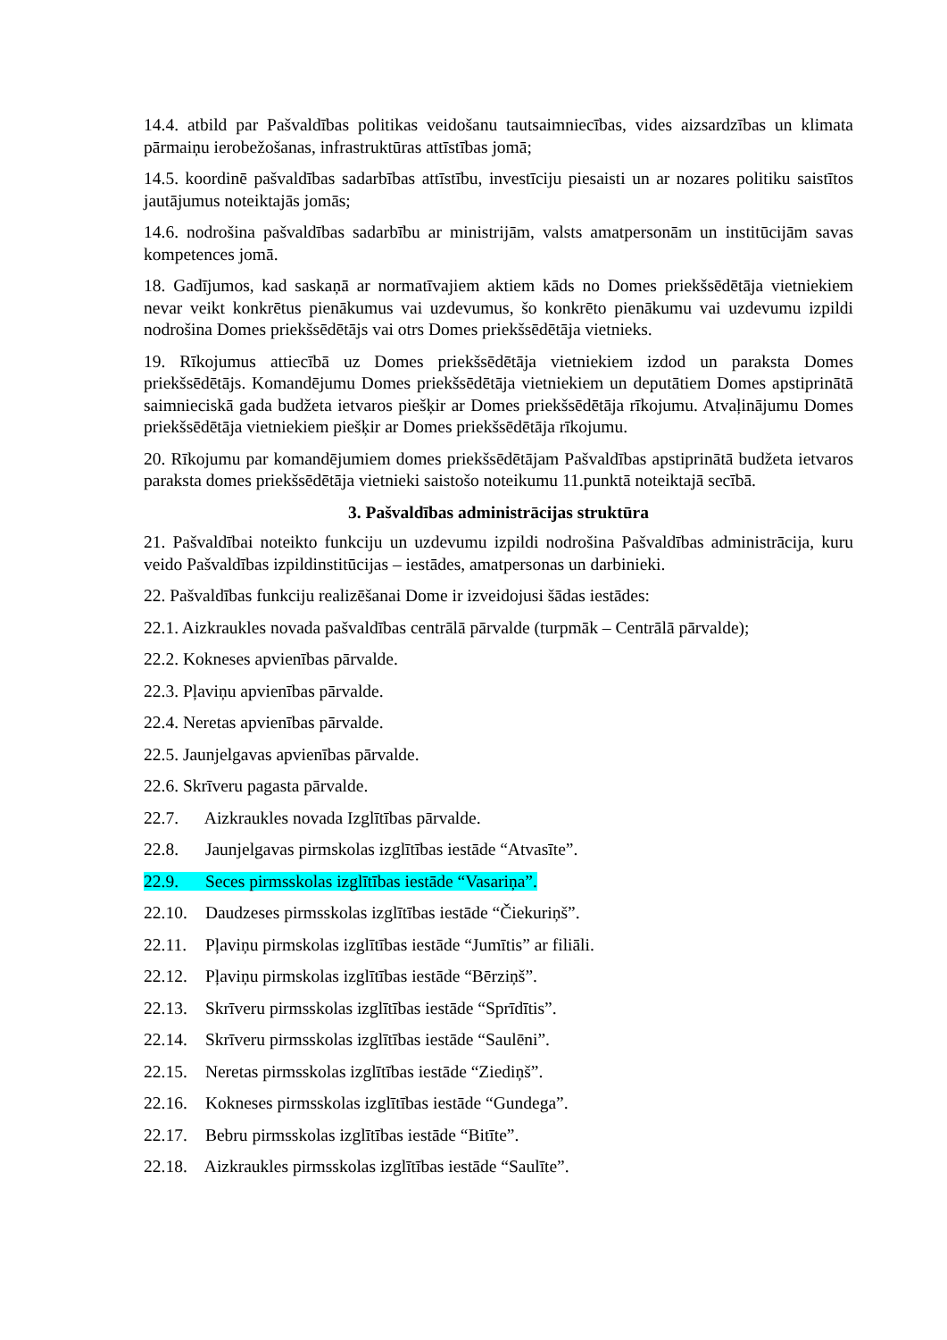14.4. atbild par Pašvaldības politikas veidošanu tautsaimniecības, vides aizsardzības un klimata pārmaiņu ierobežošanas, infrastruktūras attīstības jomā;
14.5. koordinē pašvaldības sadarbības attīstību, investīciju piesaisti un ar nozares politiku saistītos jautājumus noteiktajās jomās;
14.6. nodrošina pašvaldības sadarbību ar ministrijām, valsts amatpersonām un institūcijām savas kompetences jomā.
18. Gadījumos, kad saskaņā ar normatīvajiem aktiem kāds no Domes priekšsēdētāja vietniekiem nevar veikt konkrētus pienākumus vai uzdevumus, šo konkrēto pienākumu vai uzdevumu izpildi nodrošina Domes priekšsēdētājs vai otrs Domes priekšsēdētāja vietnieks.
19. Rīkojumus attiecībā uz Domes priekšsēdētāja vietniekiem izdod un paraksta Domes priekšsēdētājs. Komandējumu Domes priekšsēdētāja vietniekiem un deputātiem Domes apstiprinātā saimnieciskā gada budžeta ietvaros piešķir ar Domes priekšsēdētāja rīkojumu. Atvaļinājumu Domes priekšsēdētāja vietniekiem piešķir ar Domes priekšsēdētāja rīkojumu.
20. Rīkojumu par komandējumiem domes priekšsēdētājam Pašvaldības apstiprinātā budžeta ietvaros paraksta domes priekšsēdētāja vietnieki saistošo noteikumu 11.punktā noteiktajā secībā.
3. Pašvaldības administrācijas struktūra
21. Pašvaldībai noteikto funkciju un uzdevumu izpildi nodrošina Pašvaldības administrācija, kuru veido Pašvaldības izpildinstitūcijas – iestādes, amatpersonas un darbinieki.
22. Pašvaldības funkciju realizēšanai Dome ir izveidojusi šādas iestādes:
22.1. Aizkraukles novada pašvaldības centrālā pārvalde (turpmāk – Centrālā pārvalde);
22.2. Kokneses apvienības pārvalde.
22.3. Pļaviņu apvienības pārvalde.
22.4. Neretas apvienības pārvalde.
22.5. Jaunjelgavas apvienības pārvalde.
22.6. Skrīveru pagasta pārvalde.
22.7. Aizkraukles novada Izglītības pārvalde.
22.8. Jaunjelgavas pirmskolas izglītības iestāde “Atvasīte”.
22.9. Seces pirmsskolas izglītības iestāde “Vasariņa”.
22.10. Daudzeses pirmsskolas izglītības iestāde “Čiekuriņš”.
22.11. Pļaviņu pirmskolas izglītības iestāde “Jumītis” ar filiāli.
22.12. Pļaviņu pirmskolas izglītības iestāde “Bērziņš”.
22.13. Skrīveru pirmsskolas izglītības iestāde “Sprīdītis”.
22.14. Skrīveru pirmsskolas izglītības iestāde “Saulēni”.
22.15. Neretas pirmsskolas izglītības iestāde “Ziediņš”.
22.16. Kokneses pirmsskolas izglītības iestāde “Gundega”.
22.17. Bebru pirmsskolas izglītības iestāde “Bitīte”.
22.18. Aizkraukles pirmsskolas izglītības iestāde “Saulīte”.